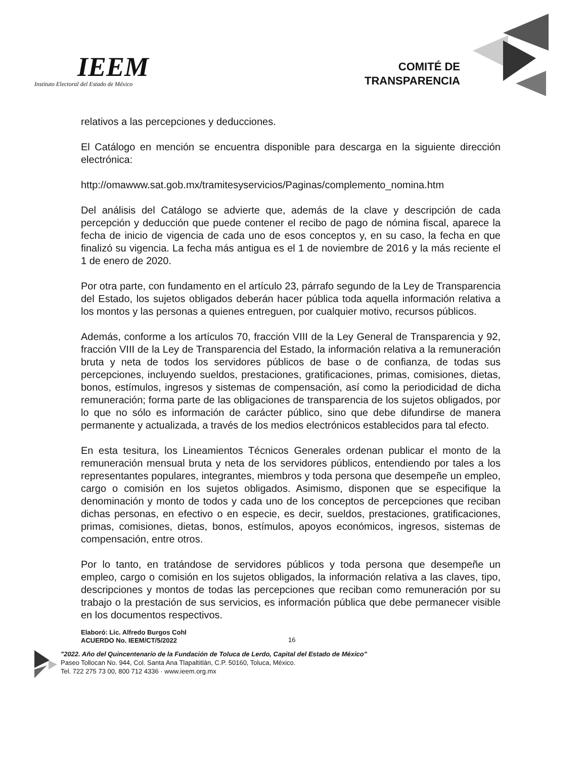IEEM
Instituto Electoral del Estado de México
COMITÉ DE
TRANSPARENCIA
relativos a las percepciones y deducciones.
El Catálogo en mención se encuentra disponible para descarga en la siguiente dirección electrónica:
http://omawww.sat.gob.mx/tramitesyservicios/Paginas/complemento_nomina.htm
Del análisis del Catálogo se advierte que, además de la clave y descripción de cada percepción y deducción que puede contener el recibo de pago de nómina fiscal, aparece la fecha de inicio de vigencia de cada uno de esos conceptos y, en su caso, la fecha en que finalizó su vigencia. La fecha más antigua es el 1 de noviembre de 2016 y la más reciente el 1 de enero de 2020.
Por otra parte, con fundamento en el artículo 23, párrafo segundo de la Ley de Transparencia del Estado, los sujetos obligados deberán hacer pública toda aquella información relativa a los montos y las personas a quienes entreguen, por cualquier motivo, recursos públicos.
Además, conforme a los artículos 70, fracción VIII de la Ley General de Transparencia y 92, fracción VIII de la Ley de Transparencia del Estado, la información relativa a la remuneración bruta y neta de todos los servidores públicos de base o de confianza, de todas sus percepciones, incluyendo sueldos, prestaciones, gratificaciones, primas, comisiones, dietas, bonos, estímulos, ingresos y sistemas de compensación, así como la periodicidad de dicha remuneración; forma parte de las obligaciones de transparencia de los sujetos obligados, por lo que no sólo es información de carácter público, sino que debe difundirse de manera permanente y actualizada, a través de los medios electrónicos establecidos para tal efecto.
En esta tesitura, los Lineamientos Técnicos Generales ordenan publicar el monto de la remuneración mensual bruta y neta de los servidores públicos, entendiendo por tales a los representantes populares, integrantes, miembros y toda persona que desempeñe un empleo, cargo o comisión en los sujetos obligados. Asimismo, disponen que se especifique la denominación y monto de todos y cada uno de los conceptos de percepciones que reciban dichas personas, en efectivo o en especie, es decir, sueldos, prestaciones, gratificaciones, primas, comisiones, dietas, bonos, estímulos, apoyos económicos, ingresos, sistemas de compensación, entre otros.
Por lo tanto, en tratándose de servidores públicos y toda persona que desempeñe un empleo, cargo o comisión en los sujetos obligados, la información relativa a las claves, tipo, descripciones y montos de todas las percepciones que reciban como remuneración por su trabajo o la prestación de sus servicios, es información pública que debe permanecer visible en los documentos respectivos.
Elaboró: Lic. Alfredo Burgos Cohl
ACUERDO No. IEEM/CT/5/2022
16
"2022. Año del Quincentenario de la Fundación de Toluca de Lerdo, Capital del Estado de México"
Paseo Tollocan No. 944, Col. Santa Ana Tlapaltitlán, C.P. 50160, Toluca, México.
Tel. 722 275 73 00, 800 712 4336 · www.ieem.org.mx